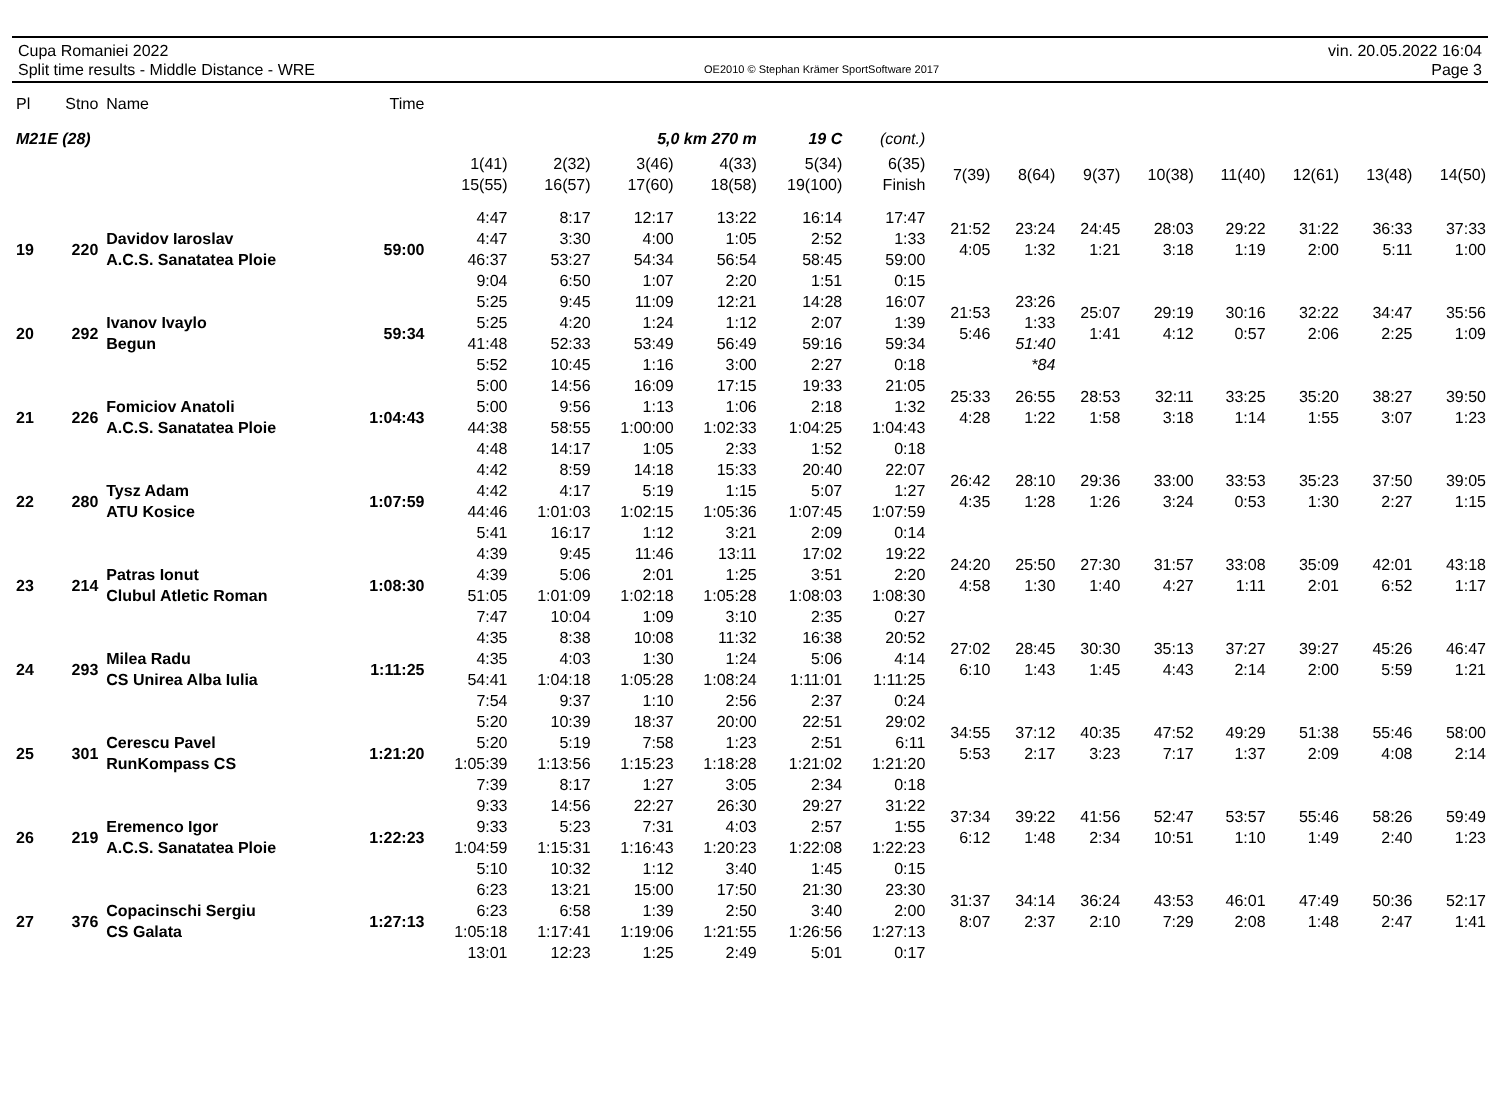Cupa Romaniei 2022
Split time results - Middle Distance - WRE
OE2010 © Stephan Krämer SportSoftware 2017
vin. 20.05.2022 16:04
Page 3
| Pl | Stno | Name | Time | | | | | | | | | | | | | | |
| --- | --- | --- | --- | --- | --- | --- | --- | --- | --- | --- | --- | --- | --- | --- | --- | --- | --- |
| M21E (28) | | | | | | 5,0 km 270 m | | 19 C | (cont.) | | | | | | | | |
| | | | | 1(41) 15(55) | 2(32) 16(57) | 3(46) 17(60) | 4(33) 18(58) | 5(34) 19(100) | 6(35) Finish | 7(39) | 8(64) | 9(37) | 10(38) | 11(40) | 12(61) | 13(48) | 14(50) |
| 19 | 220 | Davidov Iaroslav A.C.S. Sanatatea Ploie | 59:00 | 4:47 4:47 46:37 9:04 | 8:17 3:30 53:27 6:50 | 12:17 4:00 54:34 1:07 | 13:22 1:05 56:54 2:20 | 16:14 2:52 58:45 1:51 | 17:47 1:33 59:00 0:15 | 21:52 4:05 | 23:24 1:32 | 24:45 1:21 | 28:03 3:18 | 29:22 1:19 | 31:22 2:00 | 36:33 5:11 | 37:33 1:00 |
| 20 | 292 | Ivanov Ivaylo Begun | 59:34 | 5:25 5:25 41:48 5:52 | 9:45 4:20 52:33 10:45 | 11:09 1:24 53:49 1:16 | 12:21 1:12 56:49 3:00 | 14:28 2:07 59:16 2:27 | 16:07 1:39 59:34 0:18 | 21:53 5:46 | 23:26 1:33 51:40 *84 | 25:07 1:41 | 29:19 4:12 | 30:16 0:57 | 32:22 2:06 | 34:47 2:25 | 35:56 1:09 |
| 21 | 226 | Fomiciov Anatoli A.C.S. Sanatatea Ploie | 1:04:43 | 5:00 5:00 44:38 4:48 | 14:56 9:56 58:55 14:17 | 16:09 1:13 1:00:00 1:05 | 17:15 1:06 1:02:33 2:33 | 19:33 2:18 1:04:25 1:52 | 21:05 1:32 1:04:43 0:18 | 25:33 4:28 | 26:55 1:22 | 28:53 1:58 | 32:11 3:18 | 33:25 1:14 | 35:20 1:55 | 38:27 3:07 | 39:50 1:23 |
| 22 | 280 | Tysz Adam ATU Kosice | 1:07:59 | 4:42 4:42 44:46 5:41 | 8:59 4:17 1:01:03 16:17 | 14:18 5:19 1:02:15 1:12 | 15:33 1:15 1:05:36 3:21 | 20:40 5:07 1:07:45 2:09 | 22:07 1:27 1:07:59 0:14 | 26:42 4:35 | 28:10 1:28 | 29:36 1:26 | 33:00 3:24 | 33:53 0:53 | 35:23 1:30 | 37:50 2:27 | 39:05 1:15 |
| 23 | 214 | Patras Ionut Clubul Atletic Roman | 1:08:30 | 4:39 4:39 51:05 7:47 | 9:45 5:06 1:01:09 10:04 | 11:46 2:01 1:02:18 1:09 | 13:11 1:25 1:05:28 3:10 | 17:02 3:51 1:08:03 2:35 | 19:22 2:20 1:08:30 0:27 | 24:20 4:58 | 25:50 1:30 | 27:30 1:40 | 31:57 4:27 | 33:08 1:11 | 35:09 2:01 | 42:01 6:52 | 43:18 1:17 |
| 24 | 293 | Milea Radu CS Unirea Alba Iulia | 1:11:25 | 4:35 4:35 54:41 7:54 | 8:38 4:03 1:04:18 9:37 | 10:08 1:30 1:05:28 1:10 | 11:32 1:24 1:08:24 2:56 | 16:38 5:06 1:11:01 2:37 | 20:52 4:14 1:11:25 0:24 | 27:02 6:10 | 28:45 1:43 | 30:30 1:45 | 35:13 4:43 | 37:27 2:14 | 39:27 2:00 | 45:26 5:59 | 46:47 1:21 |
| 25 | 301 | Cerescu Pavel RunKompass CS | 1:21:20 | 5:20 5:20 1:05:39 7:39 | 10:39 5:19 1:13:56 8:17 | 18:37 7:58 1:15:23 1:27 | 20:00 1:23 1:18:28 3:05 | 22:51 2:51 1:21:02 2:34 | 29:02 6:11 1:21:20 0:18 | 34:55 5:53 | 37:12 2:17 | 40:35 3:23 | 47:52 7:17 | 49:29 1:37 | 51:38 2:09 | 55:46 4:08 | 58:00 2:14 |
| 26 | 219 | Eremenco Igor A.C.S. Sanatatea Ploie | 1:22:23 | 9:33 9:33 1:04:59 5:10 | 14:56 5:23 1:15:31 10:32 | 22:27 7:31 1:16:43 1:12 | 26:30 4:03 1:20:23 3:40 | 29:27 2:57 1:22:08 1:45 | 31:22 1:55 1:22:23 0:15 | 37:34 6:12 | 39:22 1:48 | 41:56 2:34 | 52:47 10:51 | 53:57 1:10 | 55:46 1:49 | 58:26 2:40 | 59:49 1:23 |
| 27 | 376 | Copacinschi Sergiu CS Galata | 1:27:13 | 6:23 6:23 1:05:18 13:01 | 13:21 6:58 1:17:41 12:23 | 15:00 1:39 1:19:06 1:25 | 17:50 2:50 1:21:55 2:49 | 21:30 3:40 1:26:56 5:01 | 23:30 2:00 1:27:13 0:17 | 31:37 8:07 | 34:14 2:37 | 36:24 2:10 | 43:53 7:29 | 46:01 2:08 | 47:49 1:48 | 50:36 2:47 | 52:17 1:41 |